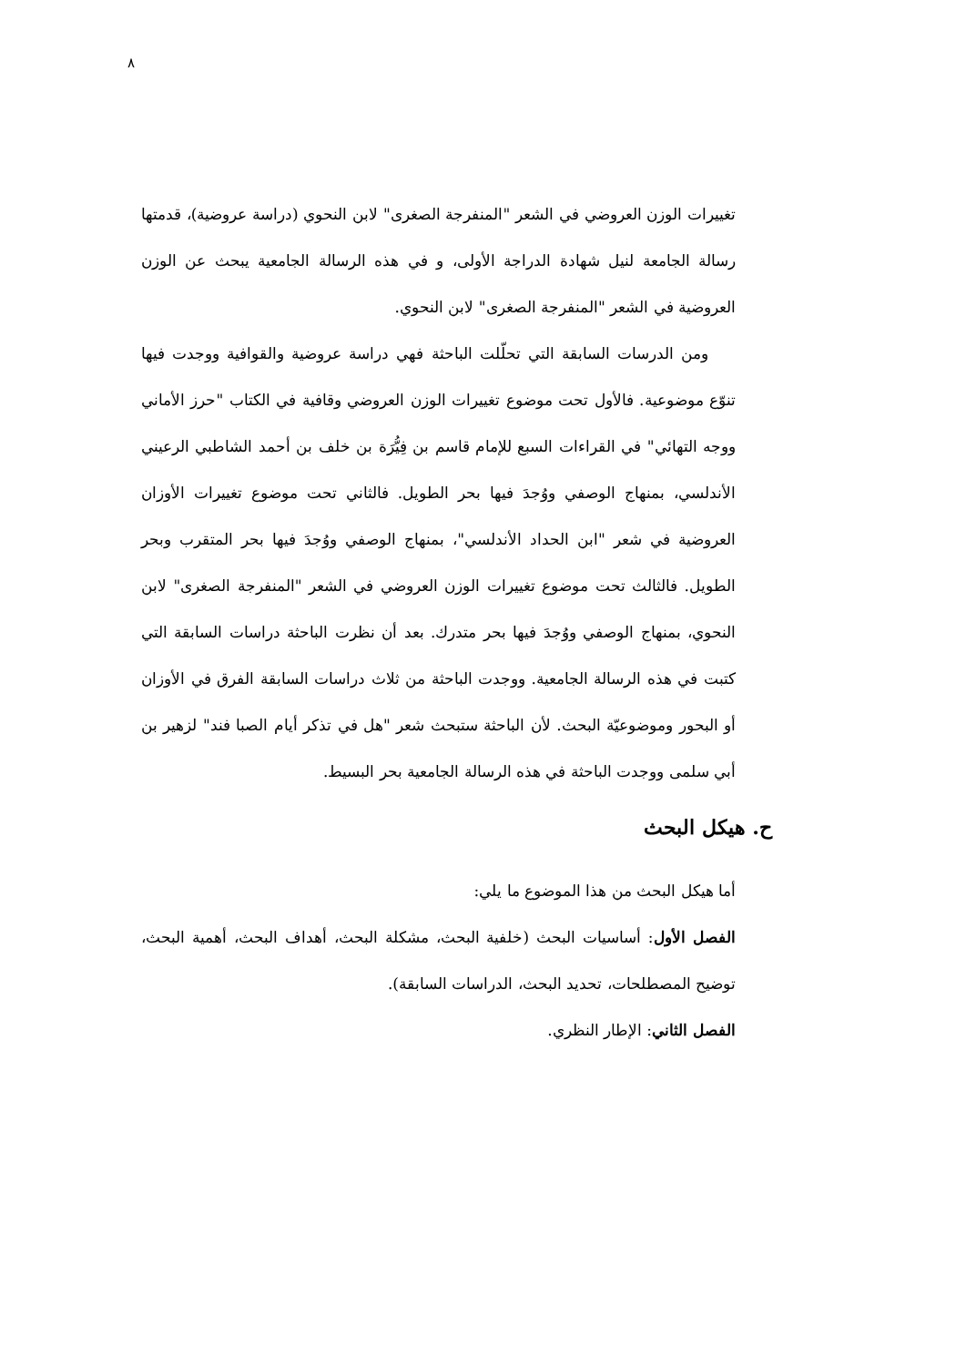٨
تغييرات الوزن العروضي في الشعر "المنفرجة الصغرى" لابن النحوي (دراسة عروضية)، قدمتها رسالة الجامعة لنيل شهادة الدراجة الأولى، و في هذه الرسالة الجامعية يبحث عن الوزن العروضية في الشعر "المنفرجة الصغرى" لابن النحوي.
ومن الدرسات السابقة التي تحلّلت الباحثة فهي دراسة عروضية والقوافية ووجدت فيها تنوّع موضوعية. فالأول تحت موضوع تغييرات الوزن العروضي وقافية في الكتاب "حرز الأماني ووجه التهائي" في القراءات السبع للإمام قاسم بن فِيُّرَة بن خلف بن أحمد الشاطبي الرعيني الأندلسي، بمنهاج الوصفي ووُجدَ فيها بحر الطويل. فالثاني تحت موضوع تغييرات الأوزان العروضية في شعر "ابن الحداد الأندلسي"، بمنهاج الوصفي ووُجدَ فيها بحر المتقرب وبحر الطويل. فالثالث تحت موضوع تغييرات الوزن العروضي في الشعر "المنفرجة الصغرى" لابن النحوي، بمنهاج الوصفي ووُجدَ فيها بحر متدرك. بعد أن نظرت الباحثة دراسات السابقة التي كتبت في هذه الرسالة الجامعية. ووجدت الباحثة من ثلاث دراسات السابقة الفرق في الأوزان أو البحور وموضوعيّة البحث. لأن الباحثة ستبحث شعر "هل في تذكر أيام الصبا فند" لزهير بن أبي سلمى ووجدت الباحثة في هذه الرسالة الجامعية بحر البسيط.
ح. هيكل البحث
أما هيكل البحث من هذا الموضوع ما يلي:
الفصل الأول: أساسيات البحث (خلفية البحث، مشكلة البحث، أهداف البحث، أهمية البحث، توضيح المصطلحات، تحديد البحث، الدراسات السابقة).
الفصل الثاني: الإطار النظري.